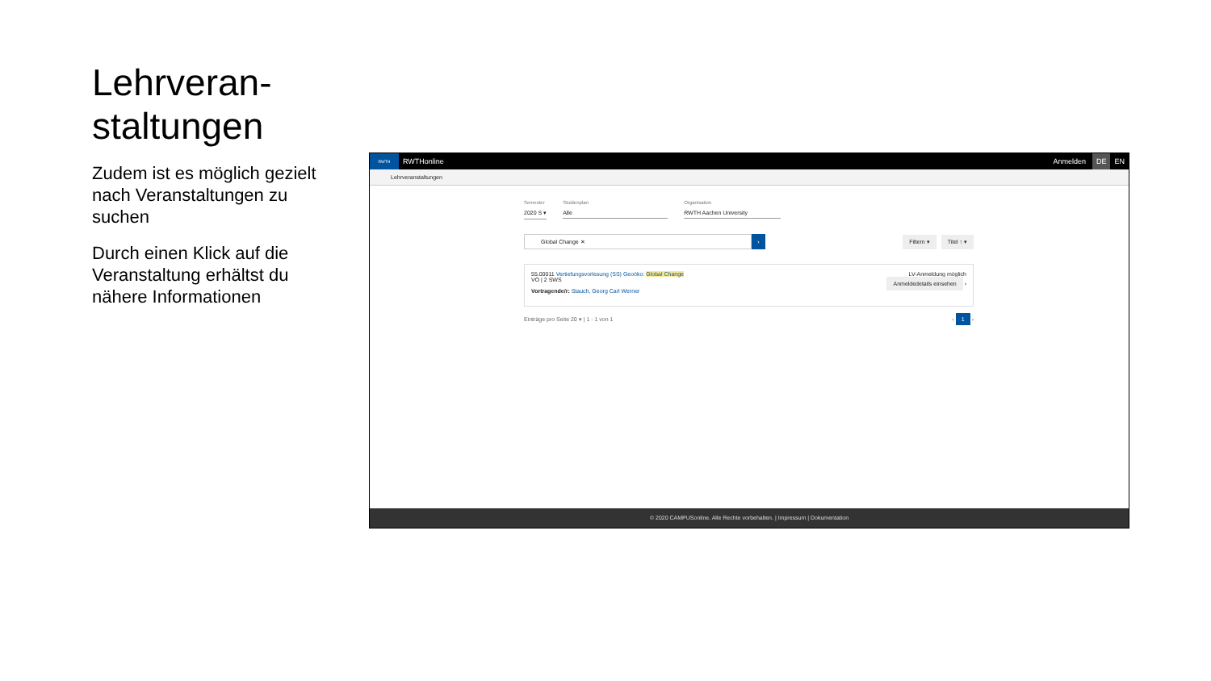Lehrveran-
staltungen
Zudem ist es möglich gezielt nach Veranstaltungen zu suchen
Durch einen Klick auf die Veranstaltung erhältst du nähere Informationen
RWTH
RWTHonline Anmelden DE EN
Lehrveranstaltungen
Semester
2020 S ▾
Studienplan
Alle
Organisation
RWTH Aachen University
Global Change ✕
›
Filtern ▾ Titel ↑ ▾
55.00011 Vertiefungsvorlesung (SS) Geoöko: Global Change
VO | 2 SWS
Vortragende/r: Stauch, Georg Carl Werner
LV-Anmeldung möglich
Anmeldedetails einsehen ›
Einträge pro Seite 20 ▾ | 1 - 1 von 1 ‹ 1 ›
© 2020 CAMPUSonline. Alle Rechte vorbehalten. | Impressum | Dokumentation